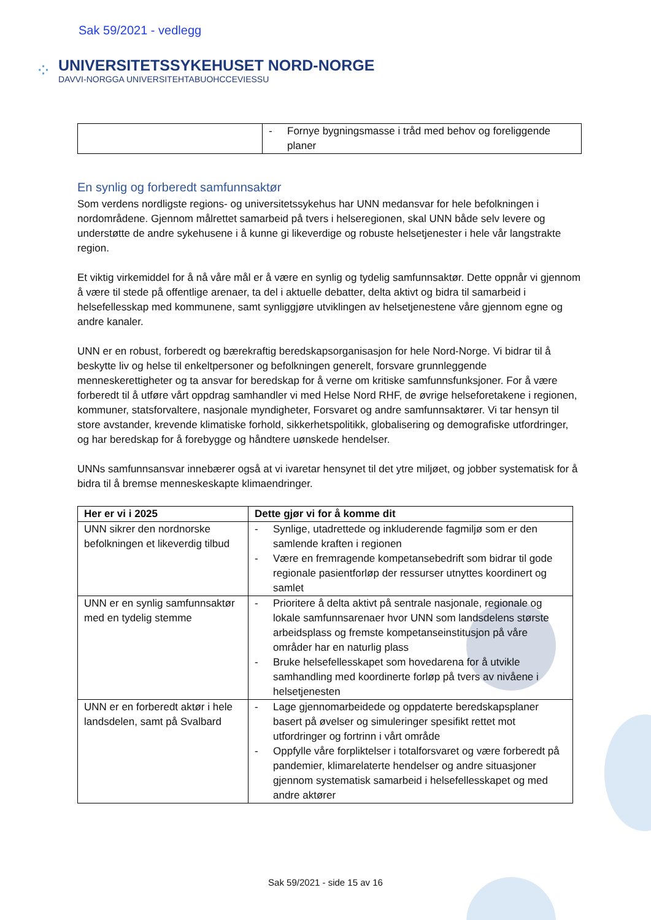Sak 59/2021 - vedlegg
⁘
UNIVERSITETSSYKEHUSET NORD-NORGE
DAVVI-NORGGA UNIVERSITEHTABUOHCCEVIESSU
| | - Fornye bygningsmasse i tråd med behov og foreliggende planer |
En synlig og forberedt samfunnsaktør
Som verdens nordligste regions- og universitetssykehus har UNN medansvar for hele befolkningen i nordområdene. Gjennom målrettet samarbeid på tvers i helseregionen, skal UNN både selv levere og understøtte de andre sykehusene i å kunne gi likeverdige og robuste helsetjenester i hele vår langstrakte region.
Et viktig virkemiddel for å nå våre mål er å være en synlig og tydelig samfunnsaktør. Dette oppnår vi gjennom å være til stede på offentlige arenaer, ta del i aktuelle debatter, delta aktivt og bidra til samarbeid i helsefellesskap med kommunene, samt synliggjøre utviklingen av helsetjenestene våre gjennom egne og andre kanaler.
UNN er en robust, forberedt og bærekraftig beredskapsorganisasjon for hele Nord-Norge. Vi bidrar til å beskytte liv og helse til enkeltpersoner og befolkningen generelt, forsvare grunnleggende menneskerettigheter og ta ansvar for beredskap for å verne om kritiske samfunnsfunksjoner. For å være forberedt til å utføre vårt oppdrag samhandler vi med Helse Nord RHF, de øvrige helseforetakene i regionen, kommuner, statsforvaltere, nasjonale myndigheter, Forsvaret og andre samfunnsaktører. Vi tar hensyn til store avstander, krevende klimatiske forhold, sikkerhetspolitikk, globalisering og demografiske utfordringer, og har beredskap for å forebygge og håndtere uønskede hendelser.
UNNs samfunnsansvar innebærer også at vi ivaretar hensynet til det ytre miljøet, og jobber systematisk for å bidra til å bremse menneskeskapte klimaendringer.
| Her er vi i 2025 | Dette gjør vi for å komme dit |
| --- | --- |
| UNN sikrer den nordnorske befolkningen et likeverdig tilbud | - Synlige, utadrettede og inkluderende fagmiljø som er den samlende kraften i regionen - Være en fremragende kompetansebedrift som bidrar til gode regionale pasientforløp der ressurser utnyttes koordinert og samlet |
| UNN er en synlig samfunnsaktør med en tydelig stemme | - Prioritere å delta aktivt på sentrale nasjonale, regionale og lokale samfunnsarenaer hvor UNN som landsdelens største arbeidsplass og fremste kompetanseinstitusjon på våre områder har en naturlig plass - Bruke helsefellesskapet som hovedarena for å utvikle samhandling med koordinerte forløp på tvers av nivåene i helsetjenesten |
| UNN er en forberedt aktør i hele landsdelen, samt på Svalbard | - Lage gjennomarbeidede og oppdaterte beredskapsplaner basert på øvelser og simuleringer spesifikt rettet mot utfordringer og fortrinn i vårt område - Oppfylle våre forpliktelser i totalforsvaret og være forberedt på pandemier, klimarelaterte hendelser og andre situasjoner gjennom systematisk samarbeid i helsefellesskapet og med andre aktører |
Sak 59/2021 - side 15 av 16